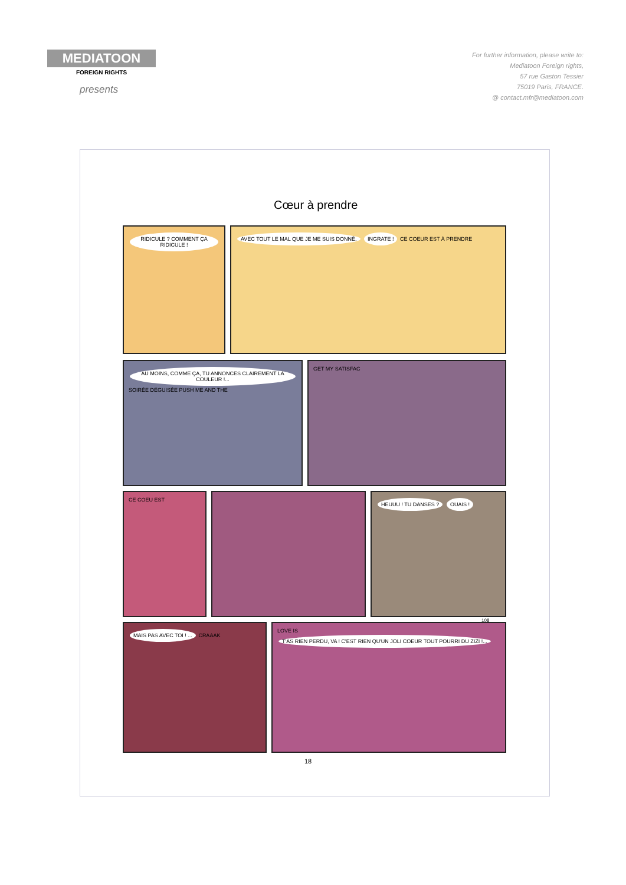MEDIATOON
FOREIGN RIGHTS
presents
For further information, please write to:
Mediatoon Foreign rights,
57 rue Gaston Tessier
75019 Paris, FRANCE.
@ contact.mfr@mediatoon.com
Cœur à prendre
RIDICULE ? COMMENT ÇA RIDICULE ! AVEC TOUT LE MAL QUE JE ME SUIS DONNÉ. INGRATE ! CE COEUR EST À PRENDRE
AU MOINS, COMME ÇA, TU ANNONCES CLAIREMENT LA COULEUR !... SOIRÉE DÉGUISÉE PUSH ME AND THE
GET MY SATISFAC
CE COEU EST
HEUUU ! TU DANSES ? OUAIS !
108
MAIS PAS AVEC TOI ! ... CRAAAK LOVE IS T'AS RIEN PERDU, VA ! C'EST RIEN QU'UN JOLI COEUR TOUT POURRI DU ZIZI !...
18